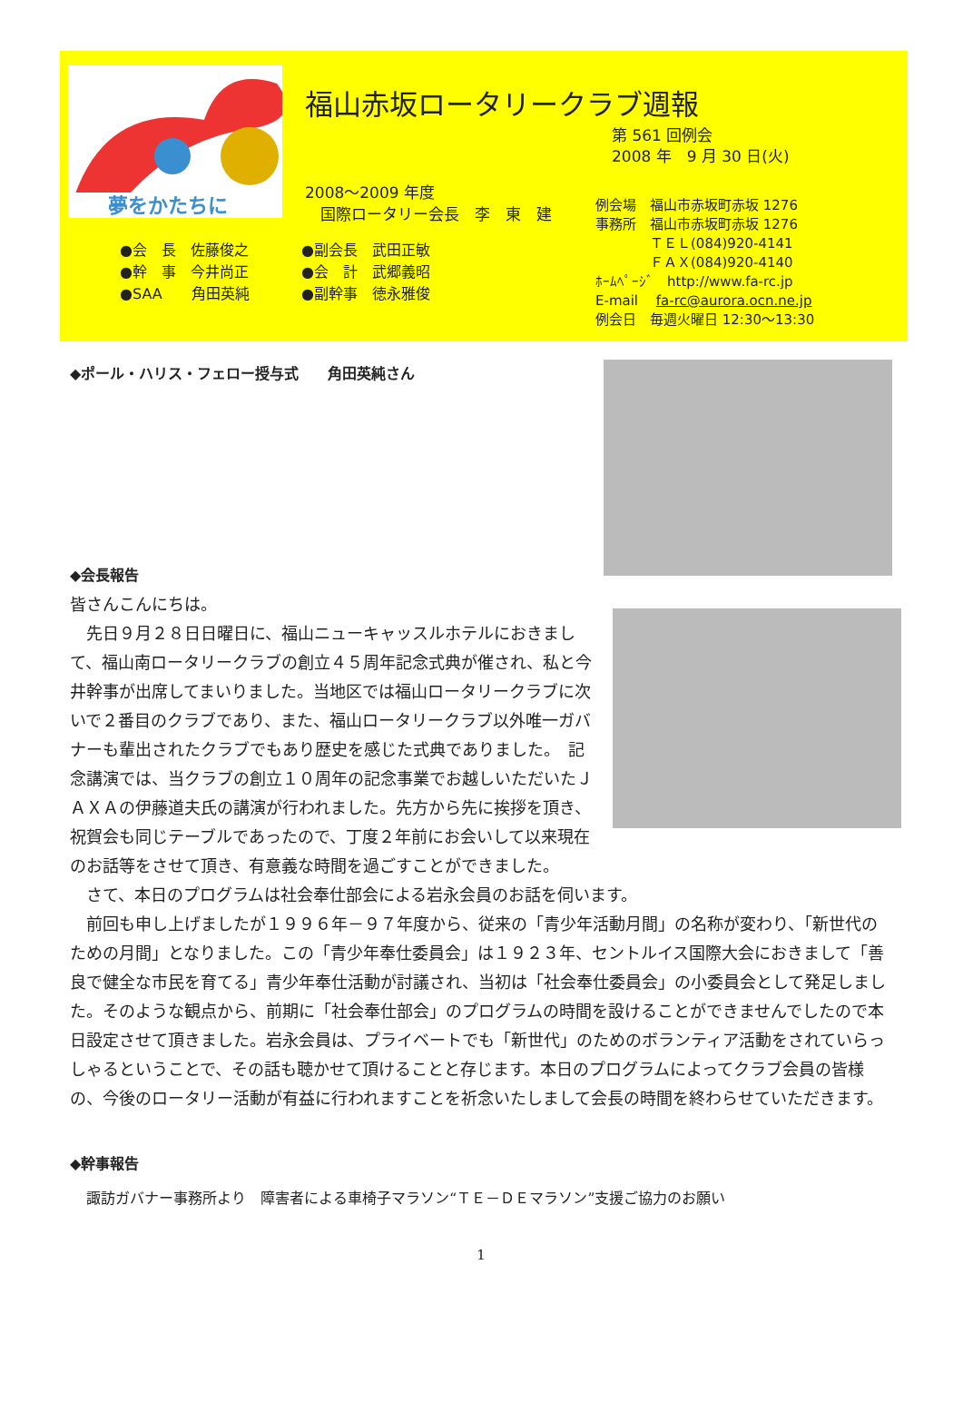夢をかたちに
福山赤坂ロータリークラブ週報
第 561 回例会
2008 年　9 月 30 日(火)
2008～2009 年度
　国際ロータリー会長　李　東　建
●会　長　佐藤俊之 ●副会長　武田正敏
●幹　事　今井尚正 ●会　計　武郷義昭
●SAA　　角田英純 ●副幹事　徳永雅俊
例会場　福山市赤坂町赤坂 1276
事務所　福山市赤坂町赤坂 1276
　　　　ＴＥＬ(084)920-4141
　　　　ＦＡＸ(084)920-4140
ﾎｰﾑﾍﾟｰｼﾞ　http://www.fa-rc.jp
E-mail　 fa-rc@aurora.ocn.ne.jp
例会日　毎週火曜日 12:30～13:30
◆ポール・ハリス・フェロー授与式　　角田英純さん
◆会長報告
皆さんこんにちは。
　先日９月２８日日曜日に、福山ニューキャッスルホテルにおきまして、福山南ロータリークラブの創立４５周年記念式典が催され、私と今井幹事が出席してまいりました。当地区では福山ロータリークラブに次いで２番目のクラブであり、また、福山ロータリークラブ以外唯一ガバナーも輩出されたクラブでもあり歴史を感じた式典でありました。　記念講演では、当クラブの創立１０周年の記念事業でお越しいただいたＪＡＸＡの伊藤道夫氏の講演が行われました。先方から先に挨拶を頂き、祝賀会も同じテーブルであったので、丁度２年前にお会いして以来現在のお話等をさせて頂き、有意義な時間を過ごすことができました。
　さて、本日のプログラムは社会奉仕部会による岩永会員のお話を伺います。
　前回も申し上げましたが１９９６年－９７年度から、従来の「青少年活動月間」の名称が変わり、「新世代のための月間」となりました。この「青少年奉仕委員会」は１９２３年、セントルイス国際大会におきまして「善良で健全な市民を育てる」青少年奉仕活動が討議され、当初は「社会奉仕委員会」の小委員会として発足しました。そのような観点から、前期に「社会奉仕部会」のプログラムの時間を設けることができませんでしたので本日設定させて頂きました。岩永会員は、プライベートでも「新世代」のためのボランティア活動をされていらっしゃるということで、その話も聴かせて頂けることと存じます。本日のプログラムによってクラブ会員の皆様の、今後のロータリー活動が有益に行われますことを祈念いたしまして会長の時間を終わらせていただきます。
◆幹事報告
諏訪ガバナー事務所より　障害者による車椅子マラソン“ＴＥ－ＤＥマラソン”支援ご協力のお願い
1